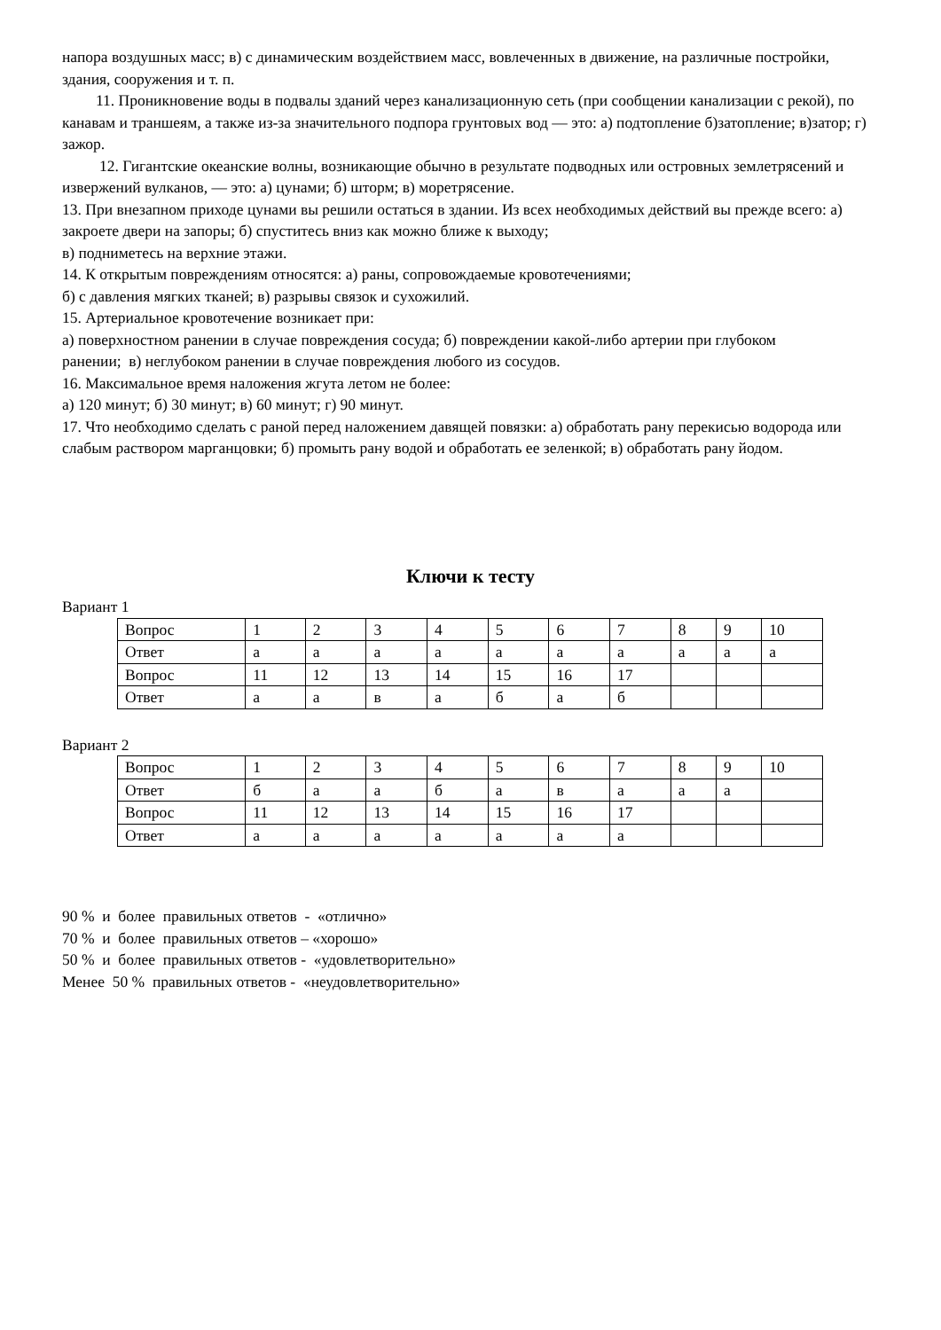напора воздушных масс; в) с динамическим воздействием масс, вовлеченных в движение, на различные постройки, здания, сооружения и т. п.
11. Проникновение воды в подвалы зданий через канализационную сеть (при сообщении канализации с рекой), по канавам и траншеям, а также из-за значительного подпора грунтовых вод — это: а) подтопление б)затопление; в)затор; г) зажор.
12. Гигантские океанские волны, возникающие обычно в результате подводных или островных землетрясений и извержений вулканов, — это: а) цунами; б) шторм; в) моретрясение.
13. При внезапном приходе цунами вы решили остаться в здании. Из всех необходимых действий вы прежде всего: а) закроете двери на запоры; б) спуститесь вниз как можно ближе к выходу;
в) подниметесь на верхние этажи.
14. К открытым повреждениям относятся: а) раны, сопровождаемые кровотечениями;
б) с давления мягких тканей; в) разрывы связок и сухожилий.
15. Артериальное кровотечение возникает при:
а) поверхностном ранении в случае повреждения сосуда; б) повреждении какой-либо артерии при глубоком
ранении; в) неглубоком ранении в случае повреждения любого из сосудов.
16. Максимальное время наложения жгута летом не более:
а) 120 минут; б) 30 минут; в) 60 минут; г) 90 минут.
17. Что необходимо сделать с раной перед наложением давящей повязки: а) обработать рану перекисью водорода или слабым раствором марганцовки; б) промыть рану водой и обработать ее зеленкой; в) обработать рану йодом.
Ключи к тесту
Вариант 1
| Вопрос | 1 | 2 | 3 | 4 | 5 | 6 | 7 | 8 | 9 | 10 |
| Ответ | а | а | а | а | а | а | а | а | а | а |
| Вопрос | 11 | 12 | 13 | 14 | 15 | 16 | 17 | | | |
| Ответ | а | а | в | а | б | а | б | | | |
Вариант 2
| Вопрос | 1 | 2 | 3 | 4 | 5 | 6 | 7 | 8 | 9 | 10 |
| Ответ | б | а | а | б | а | в | а | а | а | |
| Вопрос | 11 | 12 | 13 | 14 | 15 | 16 | 17 | | | |
| Ответ | а | а | а | а | а | а | а | | | |
90 % и более правильных ответов - «отлично»
70 % и более правильных ответов – «хорошо»
50 % и более правильных ответов - «удовлетворительно»
Менее 50 % правильных ответов - «неудовлетворительно»